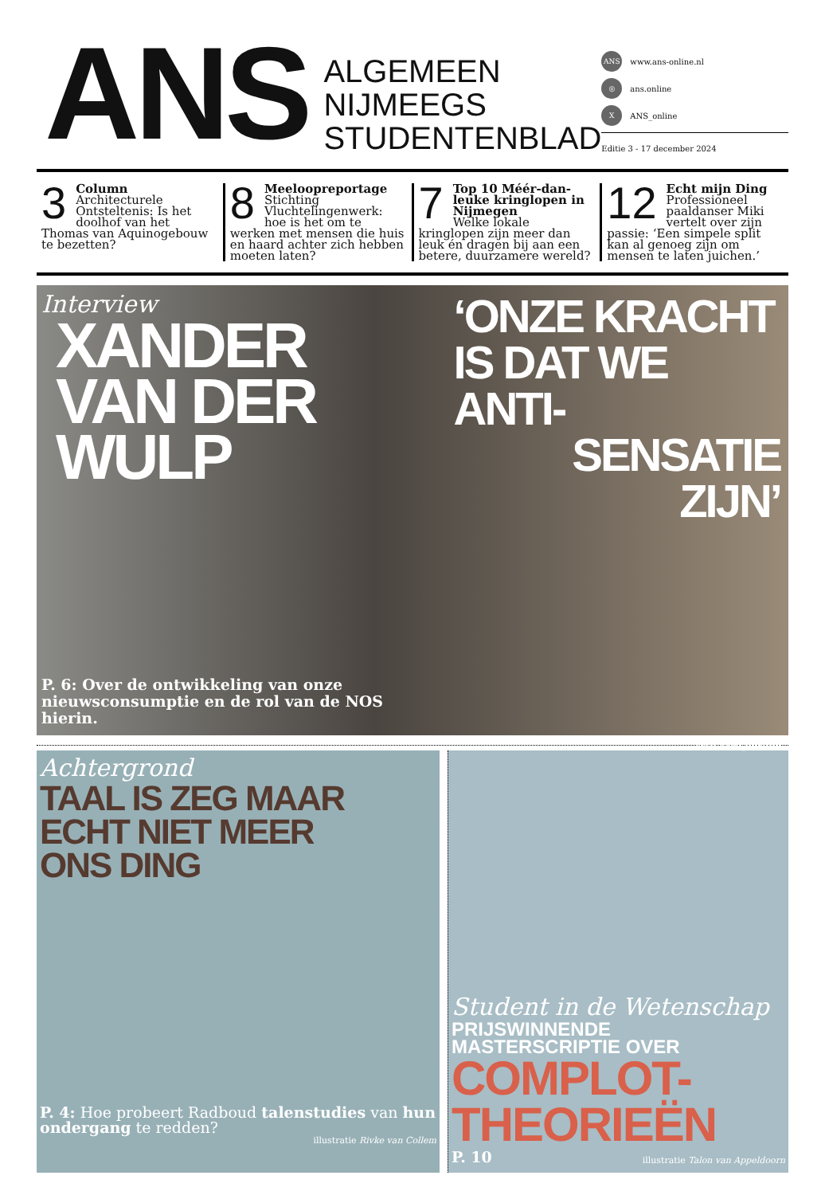ANS
ALGEMEEN
NIJMEEGS
STUDENTENBLAD
ANS www.ans-online.nl
◎ ans.online
X ANS_online
Editie 3 - 17 december 2024
3
Column
Architecturele Ontsteltenis: Is het doolhof van het Thomas van Aquinogebouw te bezetten?
8
Meeloopreportage
Stichting Vluchtelingenwerk: hoe is het om te werken met mensen die huis en haard achter zich hebben moeten laten?
7
Top 10 Méér-dan-leuke kringlopen in Nijmegen
Welke lokale kringlopen zijn meer dan leuk én dragen bij aan een betere, duurzamere wereld?
12
Echt mijn Ding
Professioneel paaldanser Miki vertelt over zijn passie: ‘Een simpele split kan al genoeg zijn om mensen te laten juichen.’
Interview
XANDER
VAN DER
WULP
P. 6: Over de ontwikkeling van onze nieuwsconsumptie en de rol van de NOS hierin.
‘ONZE KRACHT IS DAT WE ANTI-
SENSATIE
ZIJN’
foto Vera Joosten
Achtergrond
TAAL IS ZEG MAAR
ECHT NIET MEER
ONS DING
P. 4: Hoe probeert Radboud talenstudies van hun ondergang te redden?
illustratie Rivke van Collem
Student in de Wetenschap
PRIJSWINNENDE
MASTERSCRIPTIE OVER
COMPLOT-
THEORIEËN
P. 10 illustratie Talon van Appeldoorn